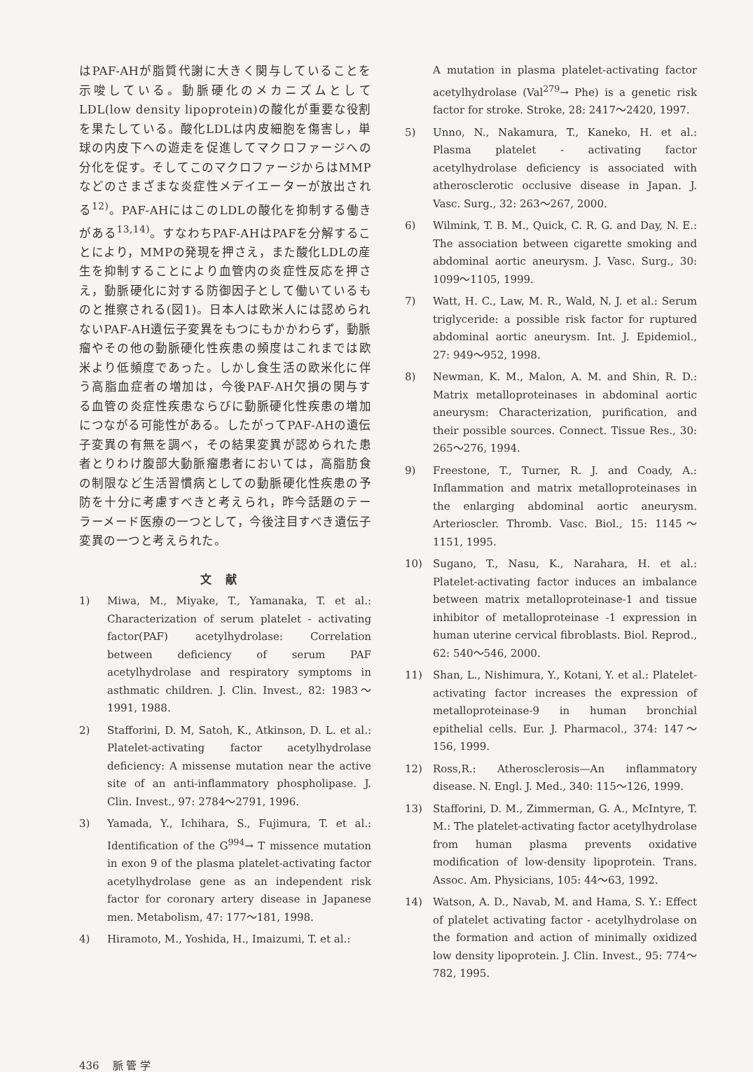はPAF-AHが脂質代謝に大きく関与していることを示唆している。動脈硬化のメカニズムとしてLDL(low density lipoprotein)の酸化が重要な役割を果たしている。酸化LDLは内皮細胞を傷害し，単球の内皮下への遊走を促進してマクロファージへの分化を促す。そしてこのマクロファージからはMMPなどのさまざまな炎症性メデイエーターが放出される<sup>12)</sup>。PAF-AHにはこのLDLの酸化を抑制する働きがある<sup>13,14)</sup>。すなわちPAF-AHはPAFを分解することにより，MMPの発現を押さえ，また酸化LDLの産生を抑制することにより血管内の炎症性反応を押さえ，動脈硬化に対する防御因子として働いているものと推察される(図1)。日本人は欧米人には認められないPAF-AH遺伝子変異をもつにもかかわらず，動脈瘤やその他の動脈硬化性疾患の頻度はこれまでは欧米より低頻度であった。しかし食生活の欧米化に伴う高脂血症者の増加は，今後PAF-AH欠損の関与する血管の炎症性疾患ならびに動脈硬化性疾患の増加につながる可能性がある。したがってPAF-AHの遺伝子変異の有無を調べ，その結果変異が認められた患者とりわけ腹部大動脈瘤患者においては，高脂肪食の制限など生活習慣病としての動脈硬化性疾患の予防を十分に考慮すべきと考えられ，昨今話題のテーラーメード医療の一つとして，今後注目すべき遺伝子変異の一つと考えられた。
文献
1) Miwa, M., Miyake, T., Yamanaka, T. et al.: Characterization of serum platelet - activating factor(PAF) acetylhydrolase: Correlation between deficiency of serum PAF acetylhydrolase and respiratory symptoms in asthmatic children. J. Clin. Invest., 82: 1983～1991, 1988.
2) Stafforini, D. M, Satoh, K., Atkinson, D. L. et al.: Platelet-activating factor acetylhydrolase deficiency: A missense mutation near the active site of an anti-inflammatory phospholipase. J. Clin. Invest., 97: 2784～2791, 1996.
3) Yamada, Y., Ichihara, S., Fujimura, T. et al.: Identification of the G<sup>994</sup>→ T missence mutation in exon 9 of the plasma platelet-activating factor acetylhydrolase gene as an independent risk factor for coronary artery disease in Japanese men. Metabolism, 47: 177～181, 1998.
4) Hiramoto, M., Yoshida, H., Imaizumi, T. et al.:
A mutation in plasma platelet-activating factor acetylhydrolase (Val<sup>279</sup>→ Phe) is a genetic risk factor for stroke. Stroke, 28: 2417～2420, 1997.
5) Unno, N., Nakamura, T., Kaneko, H. et al.: Plasma platelet - activating factor acetylhydrolase deficiency is associated with atherosclerotic occlusive disease in Japan. J. Vasc. Surg., 32: 263～267, 2000.
6) Wilmink, T. B. M., Quick, C. R. G. and Day, N. E.: The association between cigarette smoking and abdominal aortic aneurysm. J. Vasc. Surg., 30: 1099～1105, 1999.
7) Watt, H. C., Law, M. R., Wald, N. J. et al.: Serum triglyceride: a possible risk factor for ruptured abdominal aortic aneurysm. Int. J. Epidemiol., 27: 949～952, 1998.
8) Newman, K. M., Malon, A. M. and Shin, R. D.: Matrix metalloproteinases in abdominal aortic aneurysm: Characterization, purification, and their possible sources. Connect. Tissue Res., 30: 265～276, 1994.
9) Freestone, T., Turner, R. J. and Coady, A.: Inflammation and matrix metalloproteinases in the enlarging abdominal aortic aneurysm. Arterioscler. Thromb. Vasc. Biol., 15: 1145～1151, 1995.
10) Sugano, T., Nasu, K., Narahara, H. et al.: Platelet-activating factor induces an imbalance between matrix metalloproteinase-1 and tissue inhibitor of metalloproteinase -1 expression in human uterine cervical fibroblasts. Biol. Reprod., 62: 540～546, 2000.
11) Shan, L., Nishimura, Y., Kotani, Y. et al.: Platelet-activating factor increases the expression of metalloproteinase-9 in human bronchial epithelial cells. Eur. J. Pharmacol., 374: 147～156, 1999.
12) Ross,R.: Atherosclerosis—An inflammatory disease. N. Engl. J. Med., 340: 115～126, 1999.
13) Stafforini, D. M., Zimmerman, G. A., McIntyre, T. M.: The platelet-activating factor acetylhydrolase from human plasma prevents oxidative modification of low-density lipoprotein. Trans. Assoc. Am. Physicians, 105: 44～63, 1992.
14) Watson, A. D., Navab, M. and Hama, S. Y.: Effect of platelet activating factor - acetylhydrolase on the formation and action of minimally oxidized low density lipoprotein. J. Clin. Invest., 95: 774～782, 1995.
436 脈 管 学